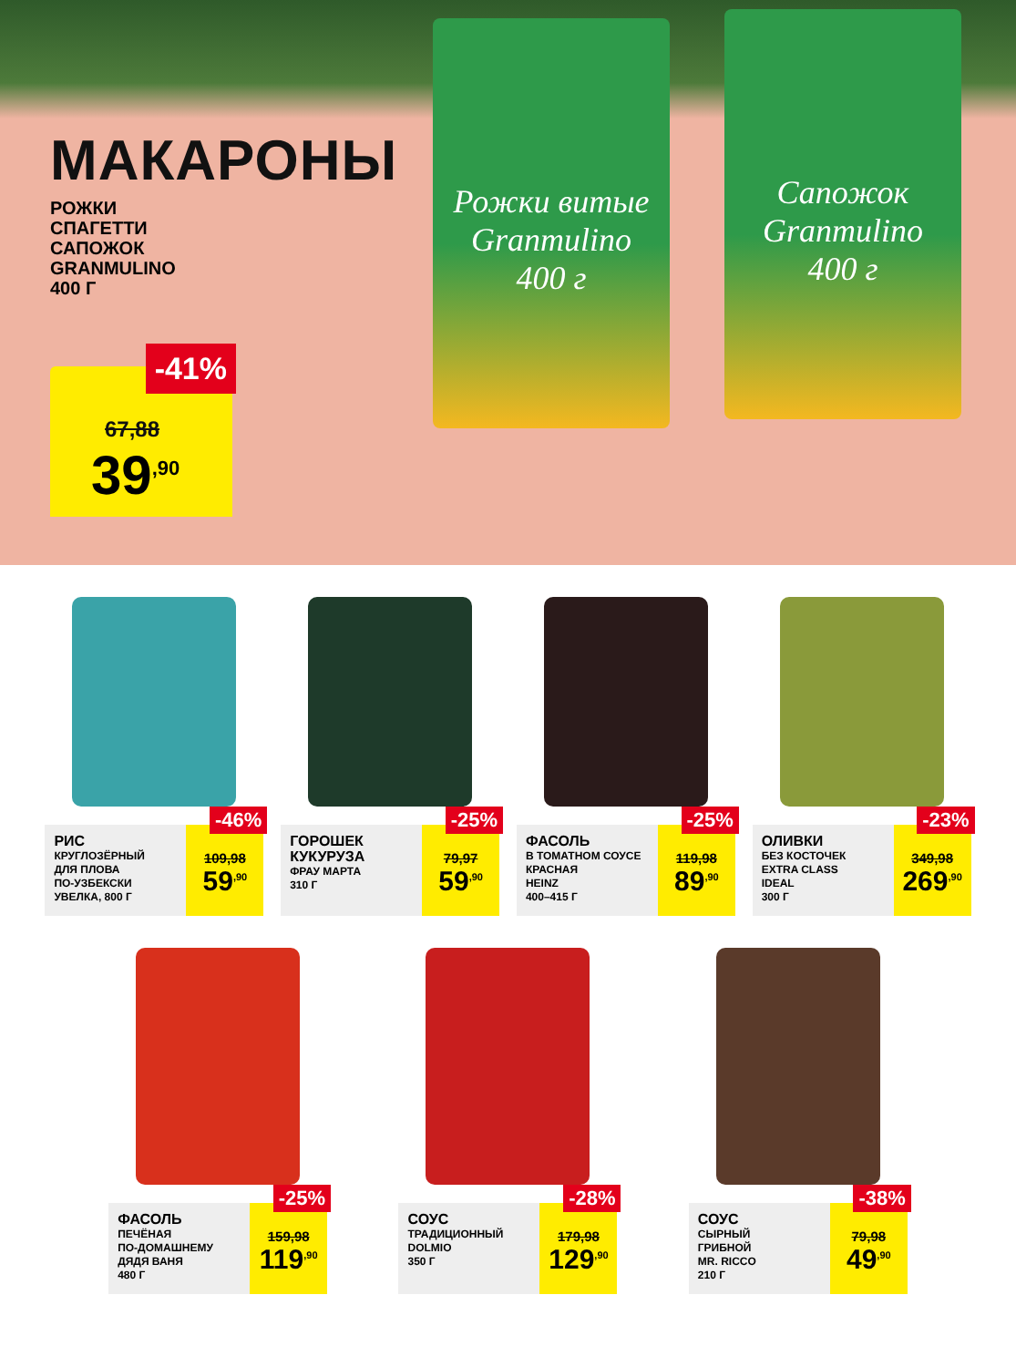МАКАРОНЫ
РОЖКИ
СПАГЕТТИ
САПОЖОК
GRANMULINO
400 Г
-41%
67,88
39<sup>,90</sup>
Рожки витые
Granmulino
400 г
Сапожок
Granmulino
400 г
РИС
КРУГЛОЗЁРНЫЙ
ДЛЯ ПЛОВА
ПО-УЗБЕКСКИ
УВЕЛКА, 800 Г
-46%
109,98
59<sup>,90</sup>
ГОРОШЕК
КУКУРУЗА
ФРАУ МАРТА
310 Г
-25%
79,97
59<sup>,90</sup>
ФАСОЛЬ
В ТОМАТНОМ СОУСЕ
КРАСНАЯ
HEINZ
400–415 Г
-25%
119,98
89<sup>,90</sup>
ОЛИВКИ
БЕЗ КОСТОЧЕК
EXTRA CLASS
IDEAL
300 Г
-23%
349,98
269<sup>,90</sup>
ФАСОЛЬ
ПЕЧЁНАЯ
ПО-ДОМАШНЕМУ
ДЯДЯ ВАНЯ
480 Г
-25%
159,98
119<sup>,90</sup>
СОУС
ТРАДИЦИОННЫЙ
DOLMIO
350 Г
-28%
179,98
129<sup>,90</sup>
СОУС
СЫРНЫЙ
ГРИБНОЙ
MR. RICCO
210 Г
-38%
79,98
49<sup>,90</sup>